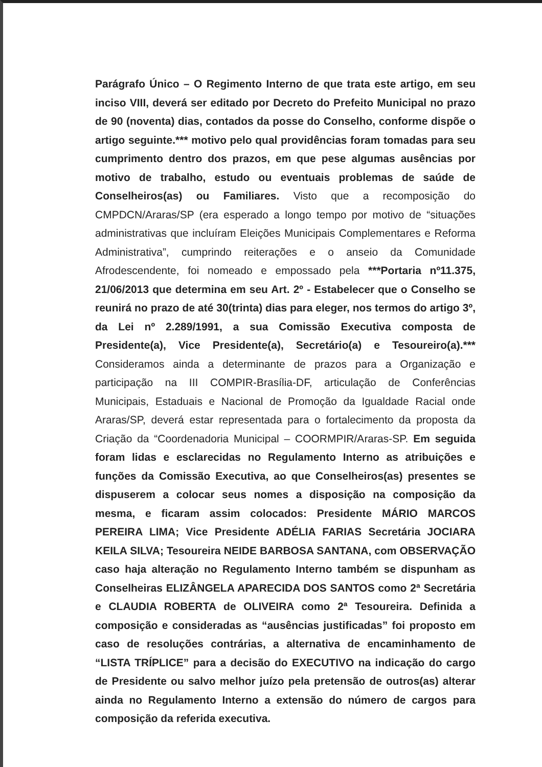Parágrafo Único – O Regimento Interno de que trata este artigo, em seu inciso VIII, deverá ser editado por Decreto do Prefeito Municipal no prazo de 90 (noventa) dias, contados da posse do Conselho, conforme dispõe o artigo seguinte.*** motivo pelo qual providências foram tomadas para seu cumprimento dentro dos prazos, em que pese algumas ausências por motivo de trabalho, estudo ou eventuais problemas de saúde de Conselheiros(as) ou Familiares. Visto que a recomposição do CMPDCN/Araras/SP (era esperado a longo tempo por motivo de “situações administrativas que incluíram Eleições Municipais Complementares e Reforma Administrativa”, cumprindo reiterações e o anseio da Comunidade Afrodescendente, foi nomeado e empossado pela ***Portaria nº11.375, 21/06/2013 que determina em seu Art. 2º - Estabelecer que o Conselho se reunirá no prazo de até 30(trinta) dias para eleger, nos termos do artigo 3º, da Lei nº 2.289/1991, a sua Comissão Executiva composta de Presidente(a), Vice Presidente(a), Secretário(a) e Tesoureiro(a).*** Consideramos ainda a determinante de prazos para a Organização e participação na III COMPIR-Brasília-DF, articulação de Conferências Municipais, Estaduais e Nacional de Promoção da Igualdade Racial onde Araras/SP, deverá estar representada para o fortalecimento da proposta da Criação da “Coordenadoria Municipal – COORMPIR/Araras-SP. Em seguida foram lidas e esclarecidas no Regulamento Interno as atribuições e funções da Comissão Executiva, ao que Conselheiros(as) presentes se dispuserem a colocar seus nomes a disposição na composição da mesma, e ficaram assim colocados: Presidente MÁRIO MARCOS PEREIRA LIMA; Vice Presidente ADÉLIA FARIAS Secretária JOCIARA KEILA SILVA; Tesoureira NEIDE BARBOSA SANTANA, com OBSERVAÇÃO caso haja alteração no Regulamento Interno também se dispunham as Conselheiras ELIZÂNGELA APARECIDA DOS SANTOS como 2ª Secretária e CLAUDIA ROBERTA de OLIVEIRA como 2ª Tesoureira. Definida a composição e consideradas as “ausências justificadas” foi proposto em caso de resoluções contrárias, a alternativa de encaminhamento de “LISTA TRÍPLICE” para a decisão do EXECUTIVO na indicação do cargo de Presidente ou salvo melhor juízo pela pretensão de outros(as) alterar ainda no Regulamento Interno a extensão do número de cargos para composição da referida executiva.